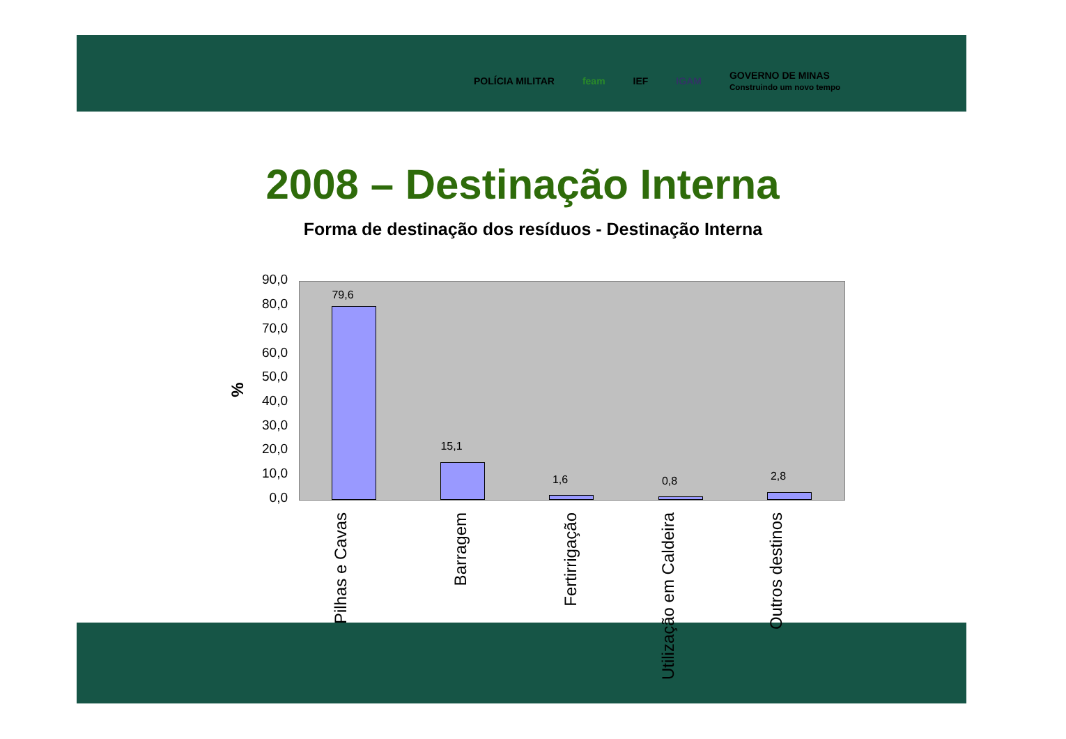POLÍCIA MILITAR feam IEF IGAM GOVERNO DE MINAS
Construindo um novo tempo
2008 – Destinação Interna
Forma de destinação dos resíduos - Destinação Interna
%
90,0
80,0
70,0
60,0
50,0
40,0
30,0
20,0
10,0
0,0
79,6
15,1
1,6 0,8 2,8
Pilhas e Cavas
Barragem
Fertirrigação
Utilização em Caldeira
Outros destinos